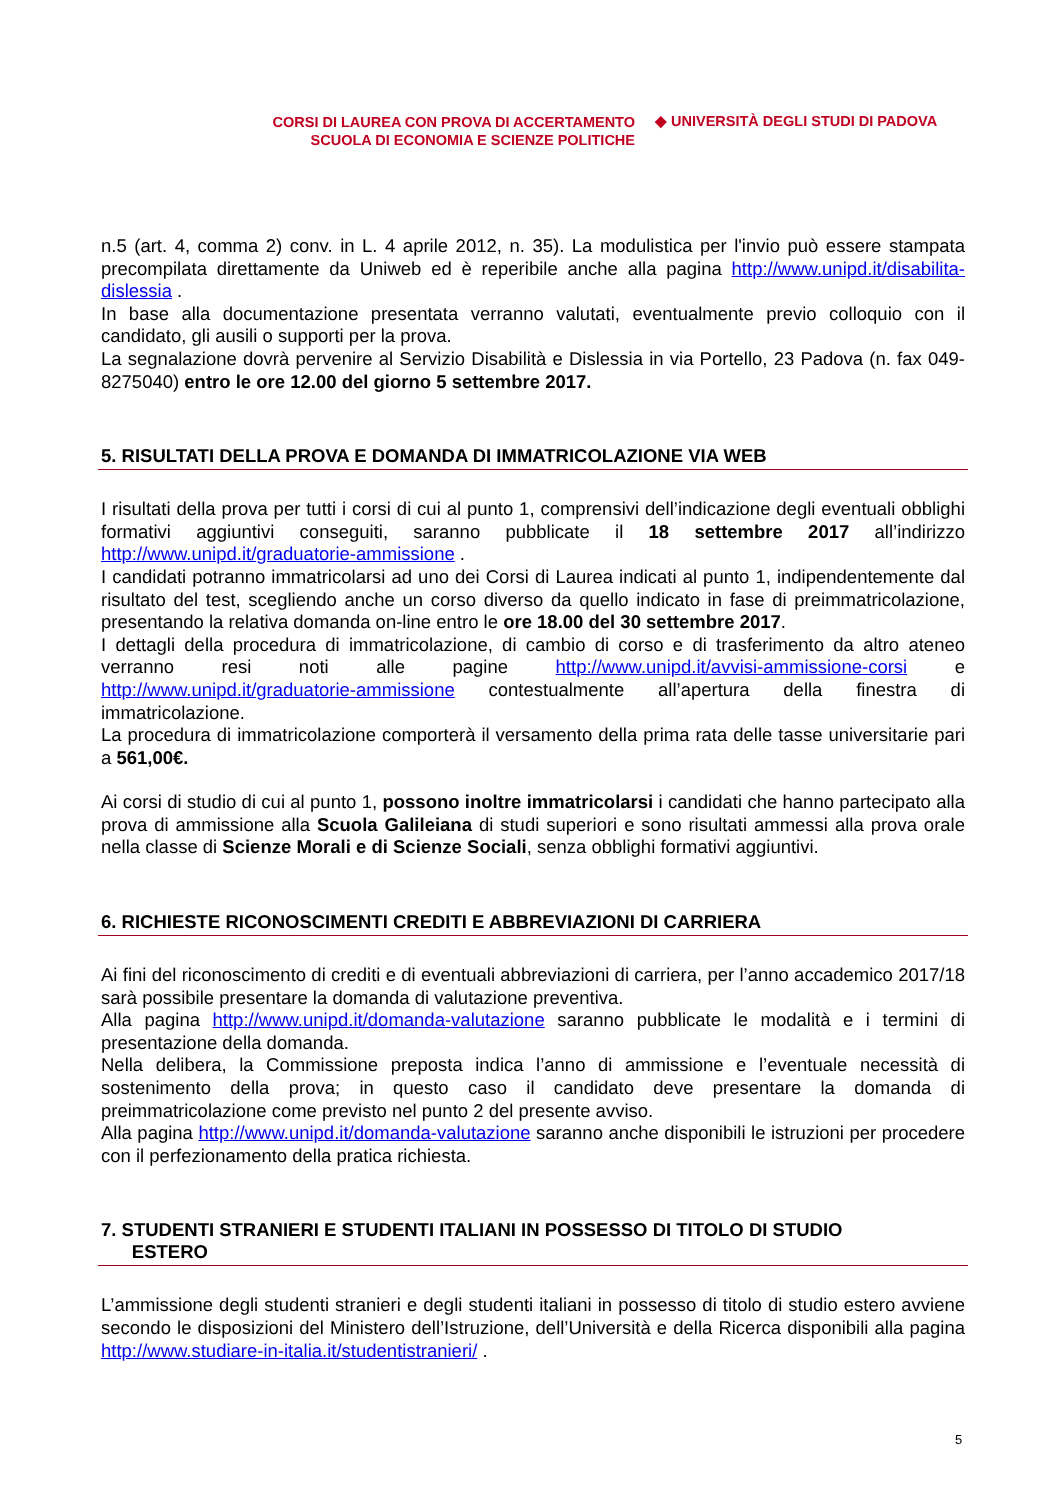CORSI DI LAUREA CON PROVA DI ACCERTAMENTO
SCUOLA DI ECONOMIA E SCIENZE POLITICHE
◆ UNIVERSITÀ DEGLI STUDI DI PADOVA
n.5 (art. 4, comma 2) conv. in L. 4 aprile 2012, n. 35). La modulistica per l'invio può essere stampata precompilata direttamente da Uniweb ed è reperibile anche alla pagina http://www.unipd.it/disabilita-dislessia .
In base alla documentazione presentata verranno valutati, eventualmente previo colloquio con il candidato, gli ausili o supporti per la prova.
La segnalazione dovrà pervenire al Servizio Disabilità e Dislessia in via Portello, 23 Padova (n. fax 049-8275040) entro le ore 12.00 del giorno 5 settembre 2017.
5. RISULTATI DELLA PROVA E DOMANDA DI IMMATRICOLAZIONE VIA WEB
I risultati della prova per tutti i corsi di cui al punto 1, comprensivi dell’indicazione degli eventuali obblighi formativi aggiuntivi conseguiti, saranno pubblicate il 18 settembre 2017 all’indirizzo http://www.unipd.it/graduatorie-ammissione .
I candidati potranno immatricolarsi ad uno dei Corsi di Laurea indicati al punto 1, indipendentemente dal risultato del test, scegliendo anche un corso diverso da quello indicato in fase di preimmatricolazione, presentando la relativa domanda on-line entro le ore 18.00 del 30 settembre 2017.
I dettagli della procedura di immatricolazione, di cambio di corso e di trasferimento da altro ateneo verranno resi noti alle pagine http://www.unipd.it/avvisi-ammissione-corsi e http://www.unipd.it/graduatorie-ammissione contestualmente all’apertura della finestra di immatricolazione.
La procedura di immatricolazione comporterà il versamento della prima rata delle tasse universitarie pari a 561,00€.
Ai corsi di studio di cui al punto 1, possono inoltre immatricolarsi i candidati che hanno partecipato alla prova di ammissione alla Scuola Galileiana di studi superiori e sono risultati ammessi alla prova orale nella classe di Scienze Morali e di Scienze Sociali, senza obblighi formativi aggiuntivi.
6. RICHIESTE RICONOSCIMENTI CREDITI E ABBREVIAZIONI DI CARRIERA
Ai fini del riconoscimento di crediti e di eventuali abbreviazioni di carriera, per l’anno accademico 2017/18 sarà possibile presentare la domanda di valutazione preventiva.
Alla pagina http://www.unipd.it/domanda-valutazione saranno pubblicate le modalità e i termini di presentazione della domanda.
Nella delibera, la Commissione preposta indica l’anno di ammissione e l’eventuale necessità di sostenimento della prova; in questo caso il candidato deve presentare la domanda di preimmatricolazione come previsto nel punto 2 del presente avviso.
Alla pagina http://www.unipd.it/domanda-valutazione saranno anche disponibili le istruzioni per procedere con il perfezionamento della pratica richiesta.
7. STUDENTI STRANIERI E STUDENTI ITALIANI IN POSSESSO DI TITOLO DI STUDIO
ESTERO
L’ammissione degli studenti stranieri e degli studenti italiani in possesso di titolo di studio estero avviene secondo le disposizioni del Ministero dell’Istruzione, dell’Università e della Ricerca disponibili alla pagina http://www.studiare-in-italia.it/studentistranieri/ .
5